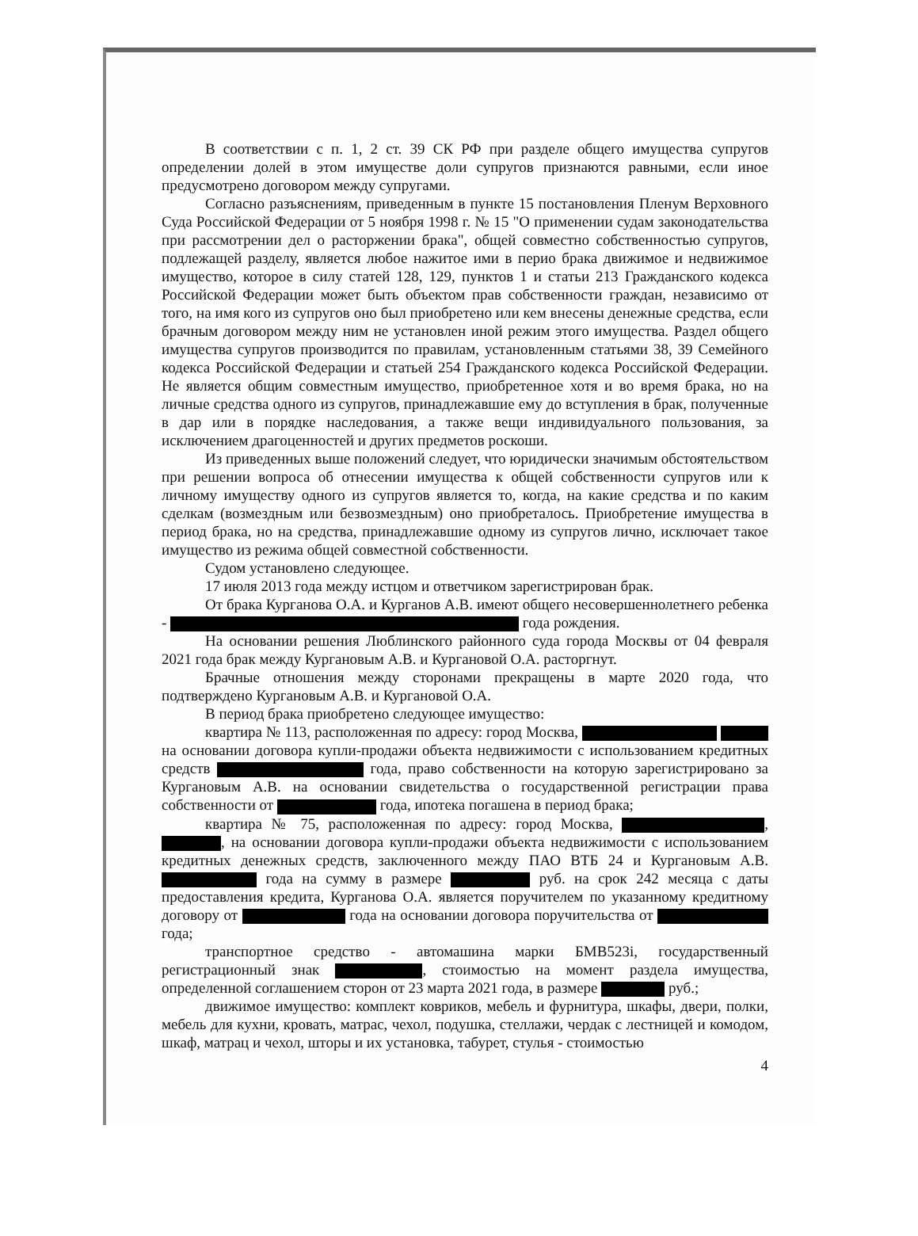В соответствии с п. 1, 2 ст. 39 СК РФ при разделе общего имущества супругов определении долей в этом имуществе доли супругов признаются равными, если иное предусмотрено договором между супругами.
Согласно разъяснениям, приведенным в пункте 15 постановления Пленум Верховного Суда Российской Федерации от 5 ноября 1998 г. № 15 "О применении судам законодательства при рассмотрении дел о расторжении брака", общей совместно собственностью супругов, подлежащей разделу, является любое нажитое ими в перио брака движимое и недвижимое имущество, которое в силу статей 128, 129, пунктов 1 и статьи 213 Гражданского кодекса Российской Федерации может быть объектом прав собственности граждан, независимо от того, на имя кого из супругов оно был приобретено или кем внесены денежные средства, если брачным договором между ним не установлен иной режим этого имущества. Раздел общего имущества супругов производится по правилам, установленным статьями 38, 39 Семейного кодекса Российской Федерации и статьей 254 Гражданского кодекса Российской Федерации. Не является общим совместным имущество, приобретенное хотя и во время брака, но на личные средства одного из супругов, принадлежавшие ему до вступления в брак, полученные в дар или в порядке наследования, а также вещи индивидуального пользования, за исключением драгоценностей и других предметов роскоши.
Из приведенных выше положений следует, что юридически значимым обстоятельством при решении вопроса об отнесении имущества к общей собственности супругов или к личному имуществу одного из супругов является то, когда, на какие средства и по каким сделкам (возмездным или безвозмездным) оно приобреталось. Приобретение имущества в период брака, но на средства, принадлежавшие одному из супругов лично, исключает такое имущество из режима общей совместной собственности.
Судом установлено следующее.
17 июля 2013 года между истцом и ответчиком зарегистрирован брак.
От брака Курганова О.А. и Курганов А.В. имеют общего несовершеннолетнего ребенка - года рождения.
На основании решения Люблинского районного суда города Москвы от 04 февраля 2021 года брак между Кургановым А.В. и Кургановой О.А. расторгнут.
Брачные отношения между сторонами прекращены в марте 2020 года, что подтверждено Кургановым А.В. и Кургановой О.А.
В период брака приобретено следующее имущество:
квартира № 113, расположенная по адресу: город Москва, на основании договора купли-продажи объекта недвижимости с использованием кредитных средств года, право собственности на которую зарегистрировано за Кургановым А.В. на основании свидетельства о государственной регистрации права собственности от года, ипотека погашена в период брака;
квартира № 75, расположенная по адресу: город Москва, , , на основании договора купли-продажи объекта недвижимости с использованием кредитных денежных средств, заключенного между ПАО ВТБ 24 и Кургановым А.В. года на сумму в размере руб. на срок 242 месяца с даты предоставления кредита, Курганова О.А. является поручителем по указанному кредитному договору от года на основании договора поручительства от года;
транспортное средство - автомашина марки БМВ523i, государственный регистрационный знак , стоимостью на момент раздела имущества, определенной соглашением сторон от 23 марта 2021 года, в размере руб.;
движимое имущество: комплект ковриков, мебель и фурнитура, шкафы, двери, полки, мебель для кухни, кровать, матрас, чехол, подушка, стеллажи, чердак с лестницей и комодом, шкаф, матрац и чехол, шторы и их установка, табурет, стулья - стоимостью
4